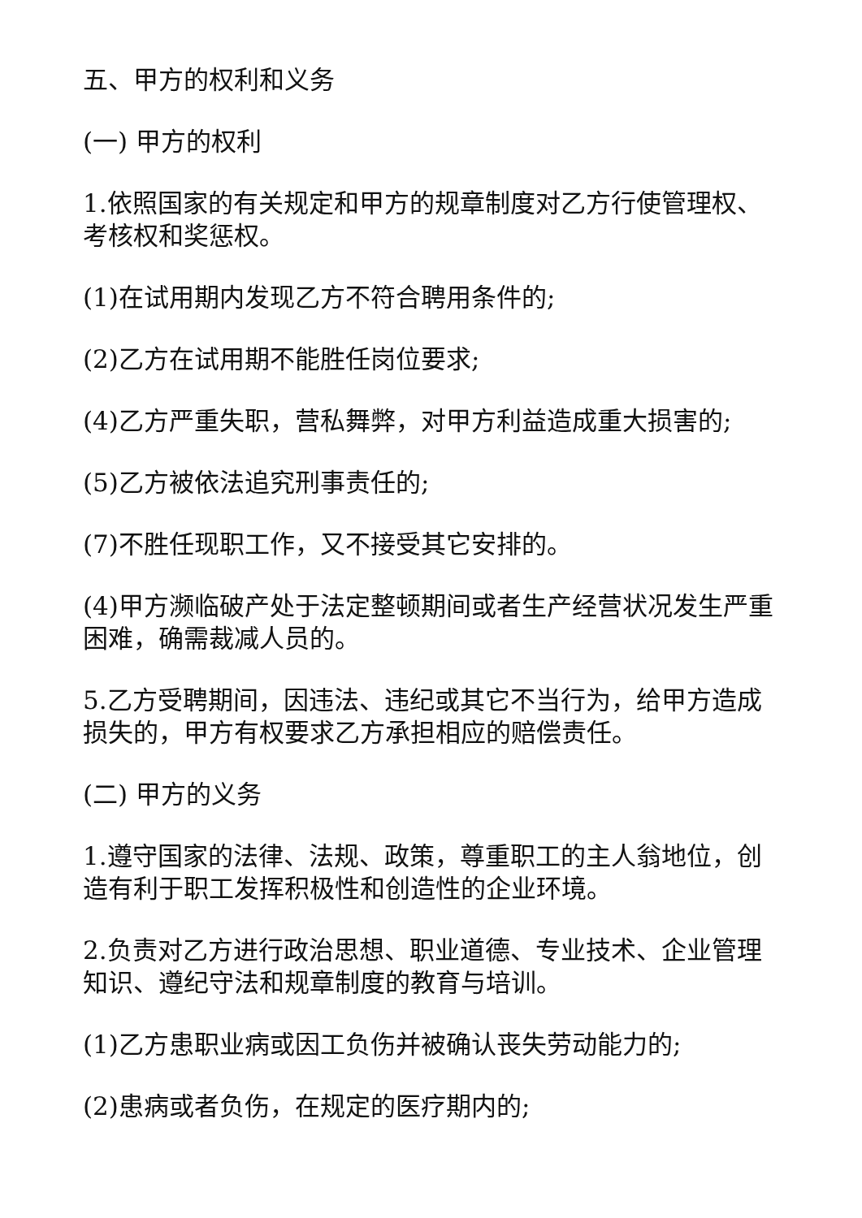五、甲方的权利和义务
(一) 甲方的权利
1.依照国家的有关规定和甲方的规章制度对乙方行使管理权、考核权和奖惩权。
(1)在试用期内发现乙方不符合聘用条件的;
(2)乙方在试用期不能胜任岗位要求;
(4)乙方严重失职，营私舞弊，对甲方利益造成重大损害的;
(5)乙方被依法追究刑事责任的;
(7)不胜任现职工作，又不接受其它安排的。
(4)甲方濒临破产处于法定整顿期间或者生产经营状况发生严重困难，确需裁减人员的。
5.乙方受聘期间，因违法、违纪或其它不当行为，给甲方造成损失的，甲方有权要求乙方承担相应的赔偿责任。
(二) 甲方的义务
1.遵守国家的法律、法规、政策，尊重职工的主人翁地位，创造有利于职工发挥积极性和创造性的企业环境。
2.负责对乙方进行政治思想、职业道德、专业技术、企业管理知识、遵纪守法和规章制度的教育与培训。
(1)乙方患职业病或因工负伤并被确认丧失劳动能力的;
(2)患病或者负伤，在规定的医疗期内的;